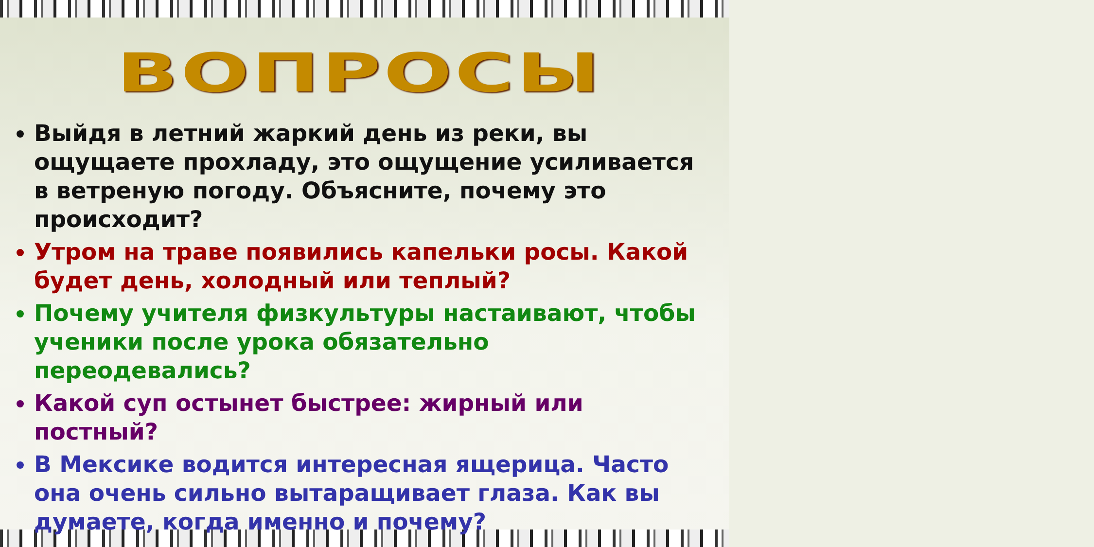ВОПРОСЫ
Выйдя в летний жаркий день из реки, вы ощущаете прохладу, это ощущение усиливается в ветреную погоду. Объясните, почему это происходит?
Утром на траве появились капельки росы. Какой будет день, холодный или теплый?
Почему учителя физкультуры настаивают, чтобы ученики после урока обязательно переодевались?
Какой суп остынет быстрее: жирный или постный?
В Мексике водится интересная ящерица. Часто она очень сильно вытаращивает глаза. Как вы думаете, когда именно и почему?